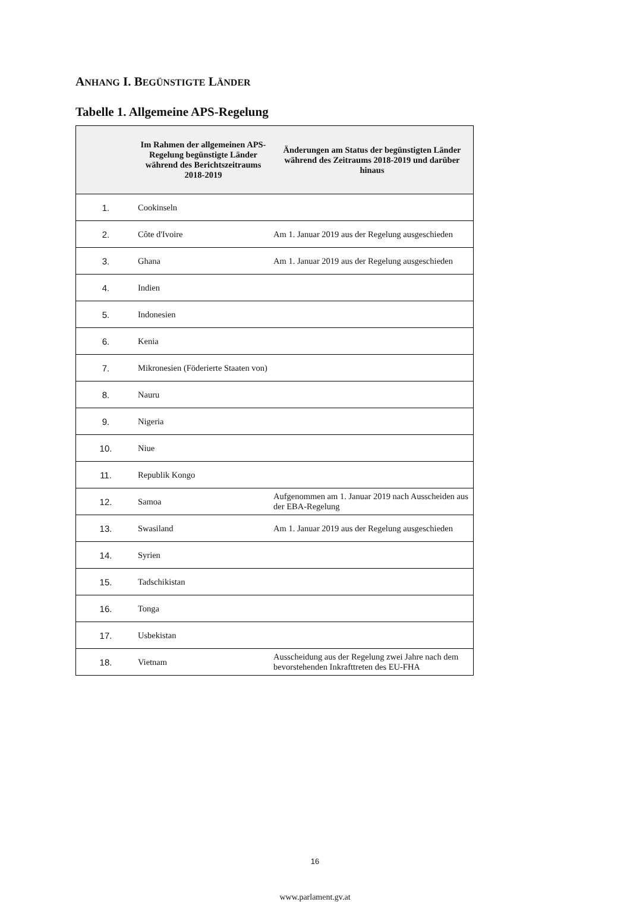ANHANG I. BEGÜNSTIGTE LÄNDER
Tabelle 1. Allgemeine APS-Regelung
| | Im Rahmen der allgemeinen APS-Regelung begünstigte Länder während des Berichtszeitraums 2018-2019 | Änderungen am Status der begünstigten Länder während des Zeitraums 2018-2019 und darüber hinaus |
| --- | --- | --- |
| 1. | Cookinseln | |
| 2. | Côte d'Ivoire | Am 1. Januar 2019 aus der Regelung ausgeschieden |
| 3. | Ghana | Am 1. Januar 2019 aus der Regelung ausgeschieden |
| 4. | Indien | |
| 5. | Indonesien | |
| 6. | Kenia | |
| 7. | Mikronesien (Föderierte Staaten von) | |
| 8. | Nauru | |
| 9. | Nigeria | |
| 10. | Niue | |
| 11. | Republik Kongo | |
| 12. | Samoa | Aufgenommen am 1. Januar 2019 nach Ausscheiden aus der EBA-Regelung |
| 13. | Swasiland | Am 1. Januar 2019 aus der Regelung ausgeschieden |
| 14. | Syrien | |
| 15. | Tadschikistan | |
| 16. | Tonga | |
| 17. | Usbekistan | |
| 18. | Vietnam | Ausscheidung aus der Regelung zwei Jahre nach dem bevorstehenden Inkrafttreten des EU-FHA |
16
www.parlament.gv.at